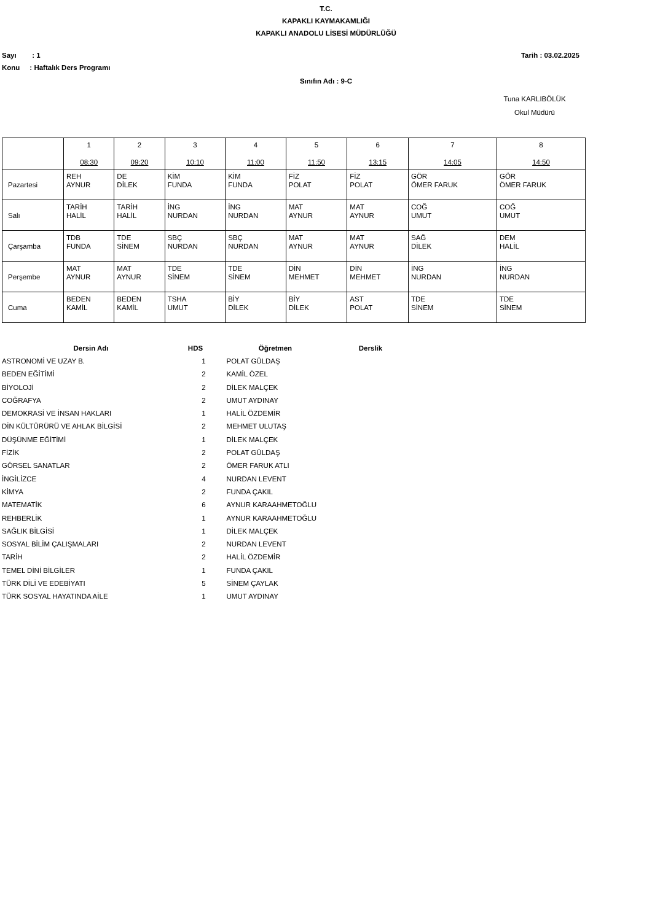T.C.
KAPAKLI KAYMAKAMLIĞI
KAPAKLI ANADOLU LİSESİ MÜDÜRLÜĞÜ
Sayı : 1 Tarih : 03.02.2025
Konu : Haftalık Ders Programı
Sınıfın Adı : 9-C
Tuna KARLIBÖLÜK
Okul Müdürü
| | 1 08:30 | 2 09:20 | 3 10:10 | 4 11:00 | 5 11:50 | 6 13:15 | 7 14:05 | 8 14:50 |
| Pazartesi | REH AYNUR | DE DİLEK | KİM FUNDA | KİM FUNDA | FİZ POLAT | FİZ POLAT | GÖR ÖMER FARUK | GÖR ÖMER FARUK |
| Salı | TARİH HALİL | TARİH HALİL | İNG NURDAN | İNG NURDAN | MAT AYNUR | MAT AYNUR | COĞ UMUT | COĞ UMUT |
| Çarşamba | TDB FUNDA | TDE SİNEM | SBÇ NURDAN | SBÇ NURDAN | MAT AYNUR | MAT AYNUR | SAĞ DİLEK | DEM HALİL |
| Perşembe | MAT AYNUR | MAT AYNUR | TDE SİNEM | TDE SİNEM | DİN MEHMET | DİN MEHMET | İNG NURDAN | İNG NURDAN |
| Cuma | BEDEN KAMİL | BEDEN KAMİL | TSHA UMUT | BİY DİLEK | BİY DİLEK | AST POLAT | TDE SİNEM | TDE SİNEM |
| Dersin Adı | HDS | Öğretmen | Derslik |
| --- | --- | --- | --- |
| ASTRONOMİ VE UZAY B. | 1 | POLAT GÜLDAŞ | |
| BEDEN EĞİTİMİ | 2 | KAMİL ÖZEL | |
| BİYOLOJİ | 2 | DİLEK MALÇEK | |
| COĞRAFYA | 2 | UMUT AYDINAY | |
| DEMOKRASİ VE İNSAN HAKLARI | 1 | HALİL ÖZDEMİR | |
| DİN KÜLTÜRÜRÜ VE AHLAK BİLGİSİ | 2 | MEHMET ULUTAŞ | |
| DÜŞÜNME EĞİTİMİ | 1 | DİLEK MALÇEK | |
| FİZİK | 2 | POLAT GÜLDAŞ | |
| GÖRSEL SANATLAR | 2 | ÖMER FARUK ATLI | |
| İNGİLİZCE | 4 | NURDAN LEVENT | |
| KİMYA | 2 | FUNDA ÇAKIL | |
| MATEMATİK | 6 | AYNUR KARAAHMETOĞLU | |
| REHBERLİK | 1 | AYNUR KARAAHMETOĞLU | |
| SAĞLIK BİLGİSİ | 1 | DİLEK MALÇEK | |
| SOSYAL BİLİM ÇALIŞMALARI | 2 | NURDAN LEVENT | |
| TARİH | 2 | HALİL ÖZDEMİR | |
| TEMEL DİNİ BİLGİLER | 1 | FUNDA ÇAKIL | |
| TÜRK DİLİ VE EDEBİYATI | 5 | SİNEM ÇAYLAK | |
| TÜRK SOSYAL HAYATINDA AİLE | 1 | UMUT AYDINAY | |